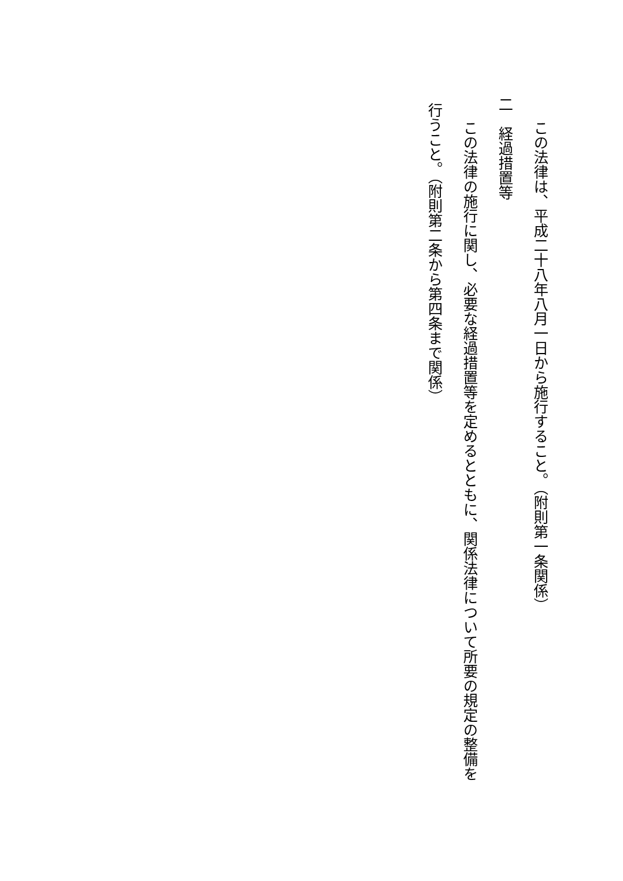この法律は、平成二十八年八月一日から施行すること。（附則第一条関係）
二　経過措置等
この法律の施行に関し、必要な経過措置等を定めるとともに、関係法律について所要の規定の整備を
行うこと。（附則第二条から第四条まで関係）